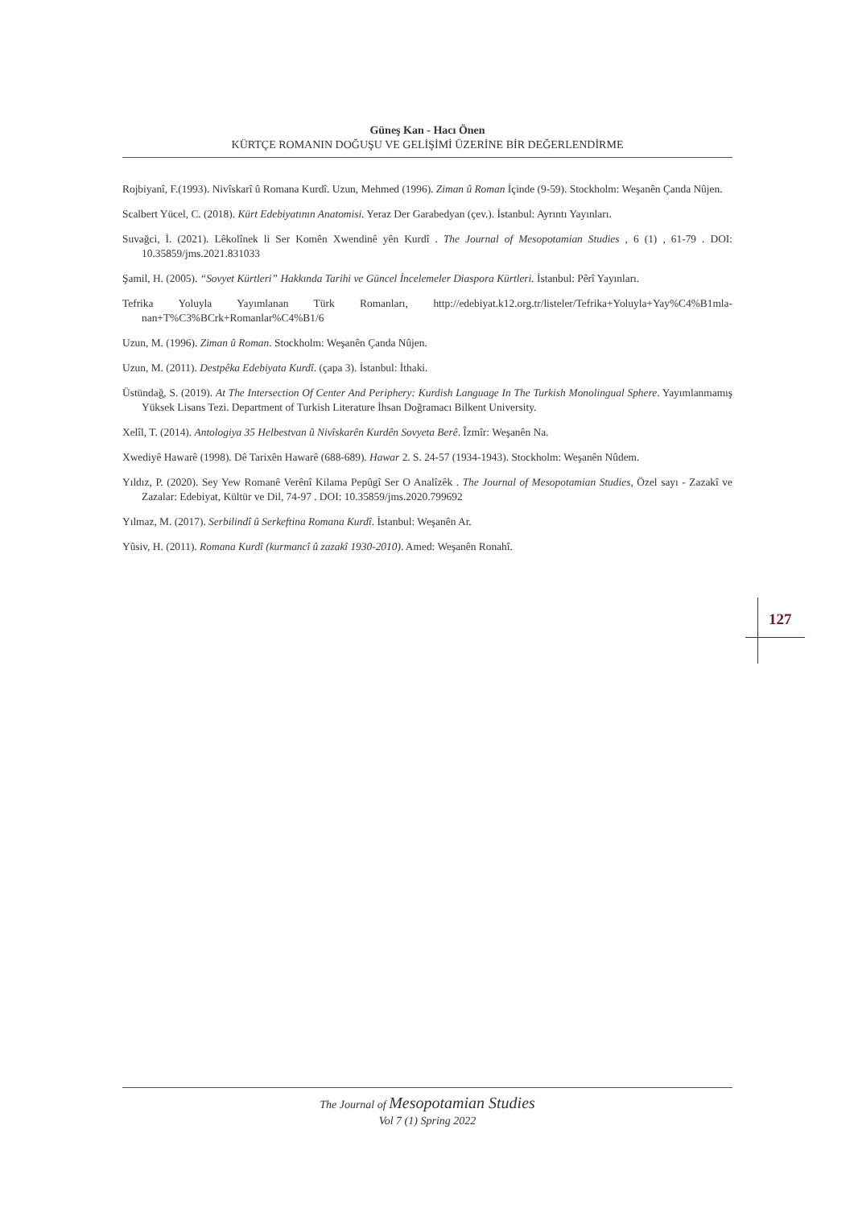Güneş Kan - Hacı Önen
KÜRTÇE ROMANIN DOĞUŞU VE GELİŞİMİ ÜZERİNE BİR DEĞERLENDİRME
Rojbiyanî, F.(1993). Nivîskarî û Romana Kurdî. Uzun, Mehmed (1996). Ziman û Roman İçinde (9-59). Stockholm: Weşanên Çanda Nûjen.
Scalbert Yücel, C. (2018). Kürt Edebiyatının Anatomisi. Yeraz Der Garabedyan (çev.). İstanbul: Ayrıntı Yayınları.
Suvağci, İ. (2021). Lêkolînek li Ser Komên Xwendinê yên Kurdî . The Journal of Mesopotamian Studies , 6 (1) , 61-79 . DOI: 10.35859/jms.2021.831033
Şamil, H. (2005). “Sovyet Kürtleri” Hakkında Tarihi ve Güncel İncelemeler Diaspora Kürtleri. İstanbul: Pêrî Yayınları.
Tefrika Yoluyla Yayımlanan Türk Romanları, http://edebiyat.k12.org.tr/listeler/Tefrika+Yoluyla+Yay%C4%B1mla-nan+T%C3%BCrk+Romanlar%C4%B1/6
Uzun, M. (1996). Ziman û Roman. Stockholm: Weşanên Çanda Nûjen.
Uzun, M. (2011). Destpêka Edebiyata Kurdî. (çapa 3). İstanbul: İthaki.
Üstündağ, S. (2019). At The Intersection Of Center And Periphery: Kurdish Language In The Turkish Monolingual Sphere. Yayımlanmamış Yüksek Lisans Tezi. Department of Turkish Literature İhsan Doğramacı Bilkent University.
Xelîl, T. (2014). Antologiya 35 Helbestvan û Nivîskarên Kurdên Sovyeta Berê. Îzmîr: Weşanên Na.
Xwediyê Hawarê (1998). Dê Tarixên Hawarê (688-689). Hawar 2. S. 24-57 (1934-1943). Stockholm: Weşanên Nûdem.
Yıldız, P. (2020). Sey Yew Romanê Verênî Kilama Pepûgî Ser O Analîzêk . The Journal of Mesopotamian Studies, Özel sayı - Zazakî ve Zazalar: Edebiyat, Kültür ve Dil, 74-97 . DOI: 10.35859/jms.2020.799692
Yılmaz, M. (2017). Serbilindî û Serkeftina Romana Kurdî. İstanbul: Weşanên Ar.
Yûsiv, H. (2011). Romana Kurdî (kurmancî û zazakî 1930-2010). Amed: Weşanên Ronahî.
127
The Journal of Mesopotamian Studies
Vol 7 (1) Spring 2022